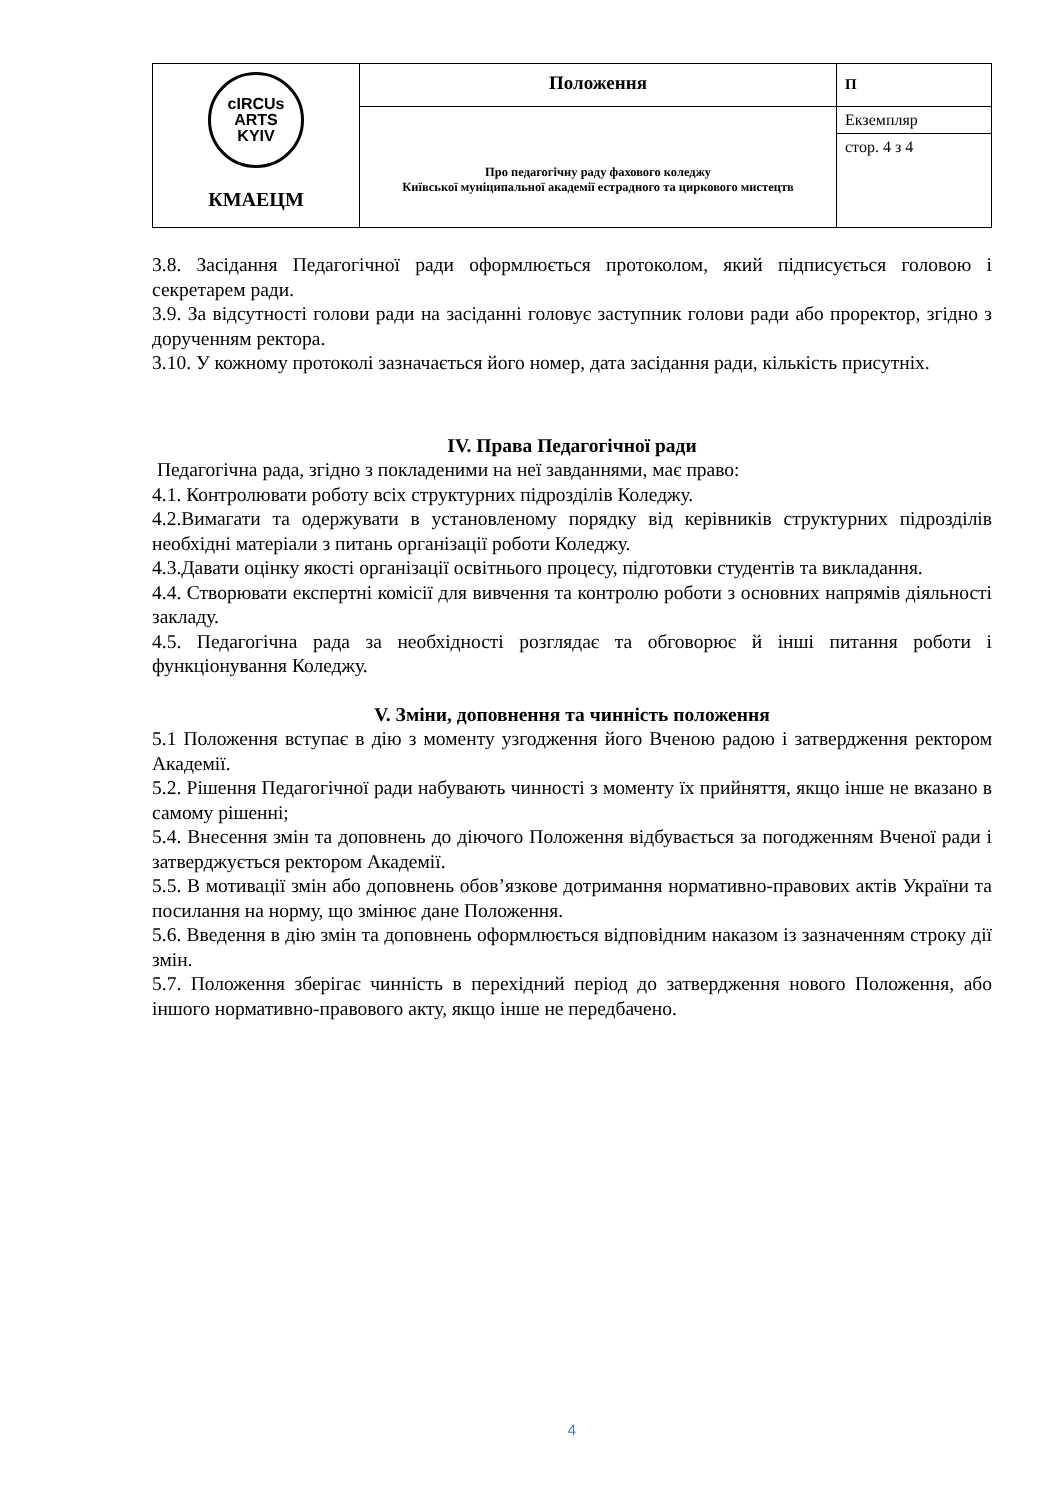| cIRCUs ARTS KYIV КМАЕЦМ | Положення | П |
| | Про педагогічну раду фахового коледжу Київської муніципальної академії естрадного та циркового мистецтв | Екземпляр |
| | | стор. 4 з 4 |
3.8. Засідання Педагогічної ради оформлюється протоколом, який підписується головою і секретарем ради.
3.9. За відсутності голови ради на засіданні головує заступник голови ради або проректор, згідно з дорученням ректора.
3.10. У кожному протоколі зазначається його номер, дата засідання ради, кількість присутніх.
IV. Права Педагогічної ради
Педагогічна рада, згідно з покладеними на неї завданнями, має право:
4.1. Контролювати роботу всіх структурних підрозділів Коледжу.
4.2.Вимагати та одержувати в установленому порядку від керівників структурних підрозділів необхідні матеріали з питань організації роботи Коледжу.
4.3.Давати оцінку якості організації освітнього процесу, підготовки студентів та викладання.
4.4. Створювати експертні комісії для вивчення та контролю роботи з основних напрямів діяльності закладу.
4.5. Педагогічна рада за необхідності розглядає та обговорює й інші питання роботи і функціонування Коледжу.
V. Зміни, доповнення та чинність положення
5.1 Положення вступає в дію з моменту узгодження його Вченою радою і затвердження ректором Академії.
5.2. Рішення Педагогічної ради набувають чинності з моменту їх прийняття, якщо інше не вказано в самому рішенні;
5.4. Внесення змін та доповнень до діючого Положення відбувається за погодженням Вченої ради і затверджується ректором Академії.
5.5. В мотивації змін або доповнень обов’язкове дотримання нормативно-правових актів України та посилання на норму, що змінює дане Положення.
5.6. Введення в дію змін та доповнень оформлюється відповідним наказом із зазначенням строку дії змін.
5.7. Положення зберігає чинність в перехідний період до затвердження нового Положення, або іншого нормативно-правового акту, якщо інше не передбачено.
4